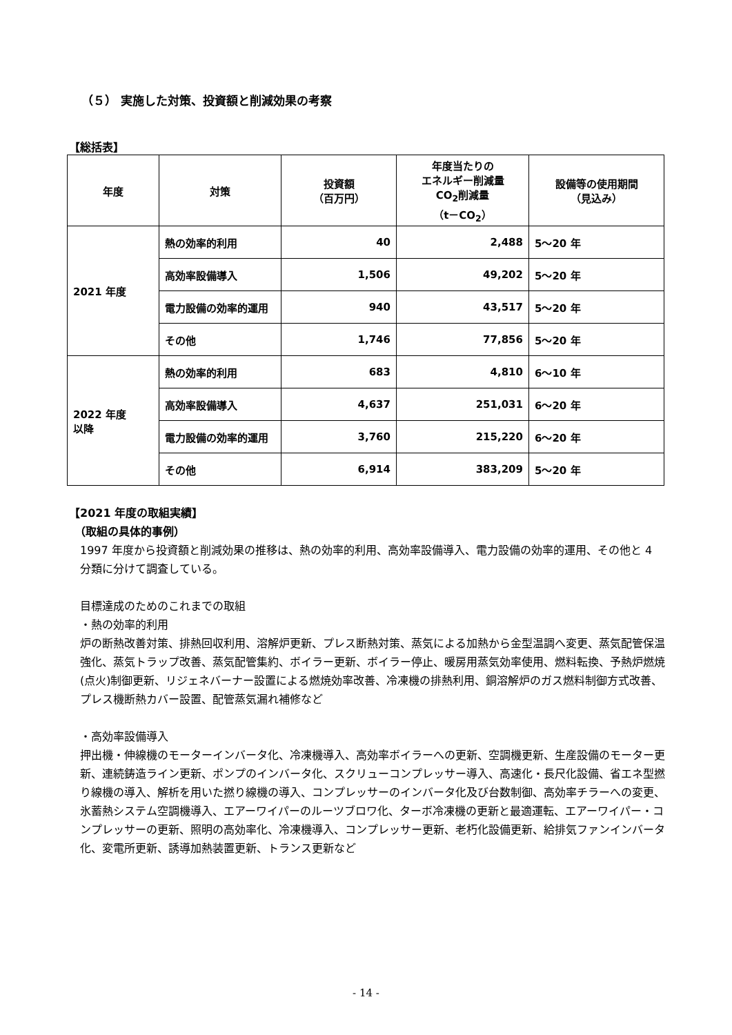（５） 実施した対策、投資額と削減効果の考察
【総括表】
| 年度 | 対策 | 投資額 （百万円） | 年度当たりの エネルギー削減量 CO<sub>2</sub>削減量 （t－CO<sub>2</sub>） | 設備等の使用期間 （見込み） |
| --- | --- | --- | --- | --- |
| 2021 年度 | 熱の効率的利用 | 40 | 2,488 | 5～20 年 |
| | 高効率設備導入 | 1,506 | 49,202 | 5～20 年 |
| | 電力設備の効率的運用 | 940 | 43,517 | 5～20 年 |
| | その他 | 1,746 | 77,856 | 5～20 年 |
| 2022 年度 以降 | 熱の効率的利用 | 683 | 4,810 | 6～10 年 |
| | 高効率設備導入 | 4,637 | 251,031 | 6～20 年 |
| | 電力設備の効率的運用 | 3,760 | 215,220 | 6～20 年 |
| | その他 | 6,914 | 383,209 | 5～20 年 |
【2021 年度の取組実績】
　（取組の具体的事例）
1997 年度から投資額と削減効果の推移は、熱の効率的利用、高効率設備導入、電力設備の効率的運用、その他と 4 分類に分けて調査している。
目標達成のためのこれまでの取組
・熱の効率的利用
炉の断熱改善対策、排熱回収利用、溶解炉更新、プレス断熱対策、蒸気による加熱から金型温調へ変更、蒸気配管保温強化、蒸気トラップ改善、蒸気配管集約、ボイラー更新、ボイラー停止、暖房用蒸気効率使用、燃料転換、予熱炉燃焼(点火)制御更新、リジェネバーナー設置による燃焼効率改善、冷凍機の排熱利用、銅溶解炉のガス燃料制御方式改善、プレス機断熱カバー設置、配管蒸気漏れ補修など
・高効率設備導入
押出機・伸線機のモーターインバータ化、冷凍機導入、高効率ボイラーへの更新、空調機更新、生産設備のモーター更新、連続鋳造ライン更新、ポンプのインバータ化、スクリューコンプレッサー導入、高速化・長尺化設備、省エネ型撚り線機の導入、解析を用いた撚り線機の導入、コンプレッサーのインバータ化及び台数制御、高効率チラーへの変更、氷蓄熱システム空調機導入、エアーワイパーのルーツブロワ化、ターボ冷凍機の更新と最適運転、エアーワイパー・コンプレッサーの更新、照明の高効率化、冷凍機導入、コンプレッサー更新、老朽化設備更新、給排気ファンインバータ化、変電所更新、誘導加熱装置更新、トランス更新など
- 14 -